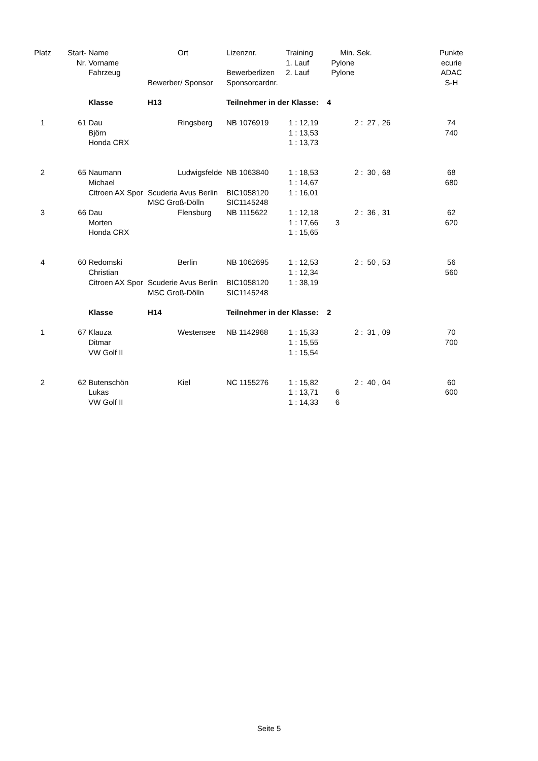| Platz | Start- | Name | | Ort | Lizenznr. | | Training | | Min. | Sek. | | Punkte |
| --- | --- | --- | --- | --- | --- | --- | --- | --- | --- | --- | --- | --- |
| | Nr. | Vorname | | | | | 1. Lauf | | Pylone | | | ecurie |
| | | Fahrzeug | | | Bewerberlizen | | 2. Lauf | | Pylone | | | ADAC |
| | | | Bewerber/ Sponsor | | Sponsorcardnr. | | | | | | | S-H |
| | | Klasse | H13 | | Teilnehmer in der Klasse: 4 | | | | | | | |
| 1 | 61 | Dau | | Ringsberg | NB 1076919 | | 1 : | 12,19 | | 2 : 27 , 26 | | 74 |
| | | Björn | | | | | 1 : | 13,53 | | | | 740 |
| | | Honda CRX | | | | | 1 : | 13,73 | | | | |
| 2 | 65 | Naumann | | Ludwigsfelde | NB 1063840 | | 1 : | 18,53 | | 2 : 30 , 68 | | 68 |
| | | Michael | | | | | 1 : | 14,67 | | | | 680 |
| | | Citroen AX Spor | Scuderia Avus Berlin | | BIC1058120 | | 1 : | 16,01 | | | | |
| | | | MSC Groß-Dölln | | SIC1145248 | | | | | | | |
| 3 | 66 | Dau | | Flensburg | NB 1115622 | | 1 : | 12,18 | | 2 : 36 , 31 | | 62 |
| | | Morten | | | | | 1 : | 17,66 | 3 | | | 620 |
| | | Honda CRX | | | | | 1 : | 15,65 | | | | |
| 4 | 60 | Redomski | | Berlin | NB 1062695 | | 1 : | 12,53 | | 2 : 50 , 53 | | 56 |
| | | Christian | | | | | 1 : | 12,34 | | | | 560 |
| | | Citroen AX Spor | Scuderie Avus Berlin | | BIC1058120 | | 1 : | 38,19 | | | | |
| | | | MSC Groß-Dölln | | SIC1145248 | | | | | | | |
| | | Klasse | H14 | | Teilnehmer in der Klasse: 2 | | | | | | | |
| 1 | 67 | Klauza | | Westensee | NB 1142968 | | 1 : | 15,33 | | 2 : 31 , 09 | | 70 |
| | | Ditmar | | | | | 1 : | 15,55 | | | | 700 |
| | | VW Golf II | | | | | 1 : | 15,54 | | | | |
| 2 | 62 | Butenschön | | Kiel | NC 1155276 | | 1 : | 15,82 | | 2 : 40 , 04 | | 60 |
| | | Lukas | | | | | 1 : | 13,71 | 6 | | | 600 |
| | | VW Golf II | | | | | 1 : | 14,33 | 6 | | | |
Seite 5